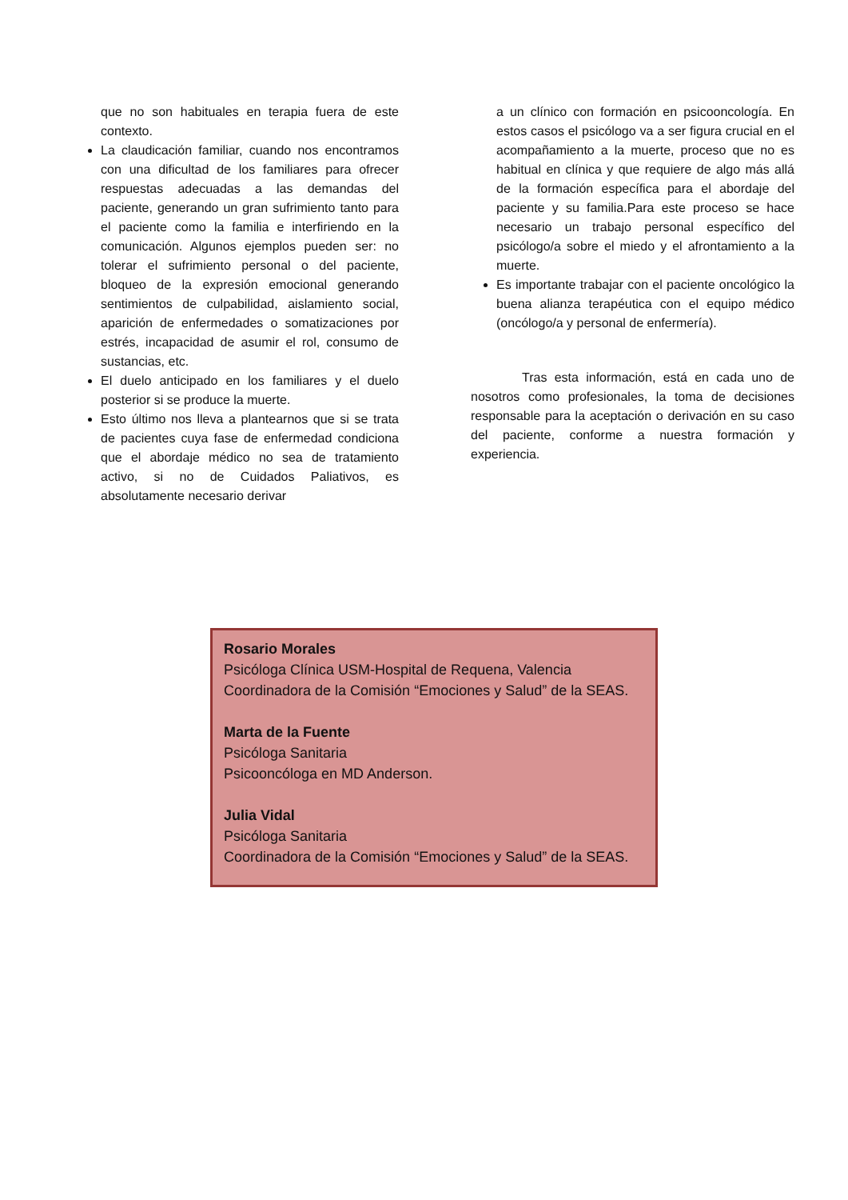que no son habituales en terapia fuera de este contexto.
La claudicación familiar, cuando nos encontramos con una dificultad de los familiares para ofrecer respuestas adecuadas a las demandas del paciente, generando un gran sufrimiento tanto para el paciente como la familia e interfiriendo en la comunicación. Algunos ejemplos pueden ser: no tolerar el sufrimiento personal o del paciente, bloqueo de la expresión emocional generando sentimientos de culpabilidad, aislamiento social, aparición de enfermedades o somatizaciones por estrés, incapacidad de asumir el rol, consumo de sustancias, etc.
El duelo anticipado en los familiares y el duelo posterior si se produce la muerte.
Esto último nos lleva a plantearnos que si se trata de pacientes cuya fase de enfermedad condiciona que el abordaje médico no sea de tratamiento activo, si no de Cuidados Paliativos, es absolutamente necesario derivar
a un clínico con formación en psicooncología. En estos casos el psicólogo va a ser figura crucial en el acompañamiento a la muerte, proceso que no es habitual en clínica y que requiere de algo más allá de la formación específica para el abordaje del paciente y su familia.Para este proceso se hace necesario un trabajo personal específico del psicólogo/a sobre el miedo y el afrontamiento a la muerte.
Es importante trabajar con el paciente oncológico la buena alianza terapéutica con el equipo médico (oncólogo/a y personal de enfermería).
Tras esta información, está en cada uno de nosotros como profesionales, la toma de decisiones responsable para la aceptación o derivación en su caso del paciente, conforme a nuestra formación y experiencia.
Rosario Morales
Psicóloga Clínica USM-Hospital de Requena, Valencia
Coordinadora de la Comisión “Emociones y Salud” de la SEAS.
Marta de la Fuente
Psicóloga Sanitaria
Psicooncóloga en MD Anderson.
Julia Vidal
Psicóloga Sanitaria
Coordinadora de la Comisión “Emociones y Salud” de la SEAS.